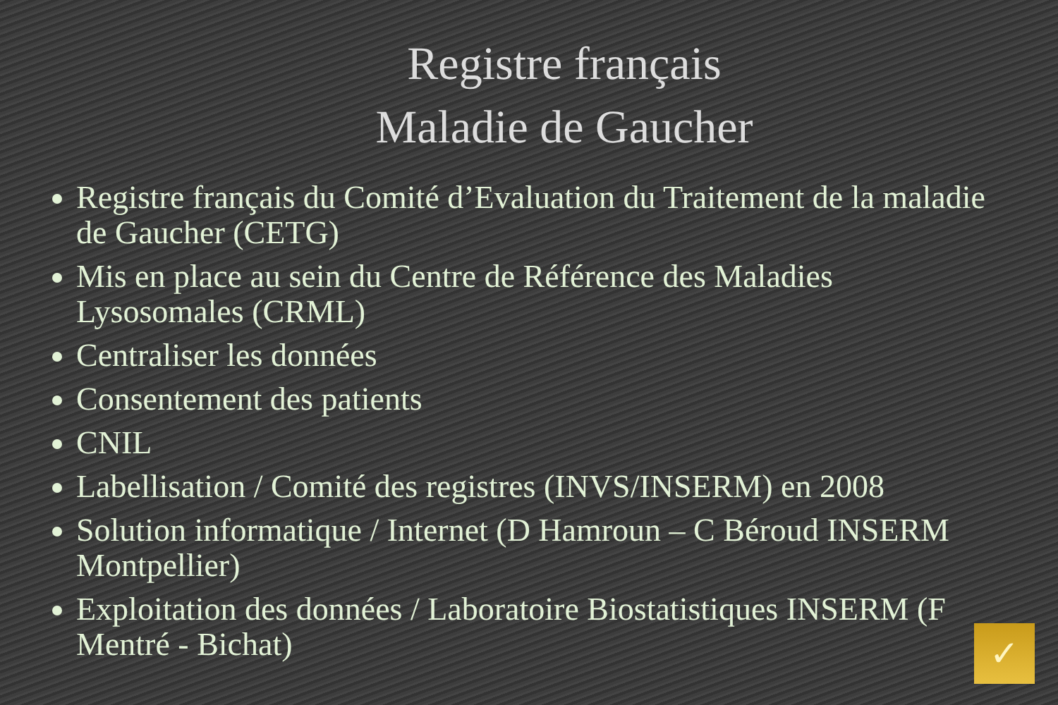Registre français
Maladie de Gaucher
Registre français du Comité d’Evaluation du Traitement de la maladie de Gaucher (CETG)
Mis en place au sein du Centre de Référence des Maladies Lysosomales (CRML)
Centraliser les données
Consentement des patients
CNIL
Labellisation / Comité des registres (INVS/INSERM) en 2008
Solution informatique / Internet (D Hamroun – C Béroud INSERM Montpellier)
Exploitation des données / Laboratoire Biostatistiques INSERM (F Mentré - Bichat)
✓